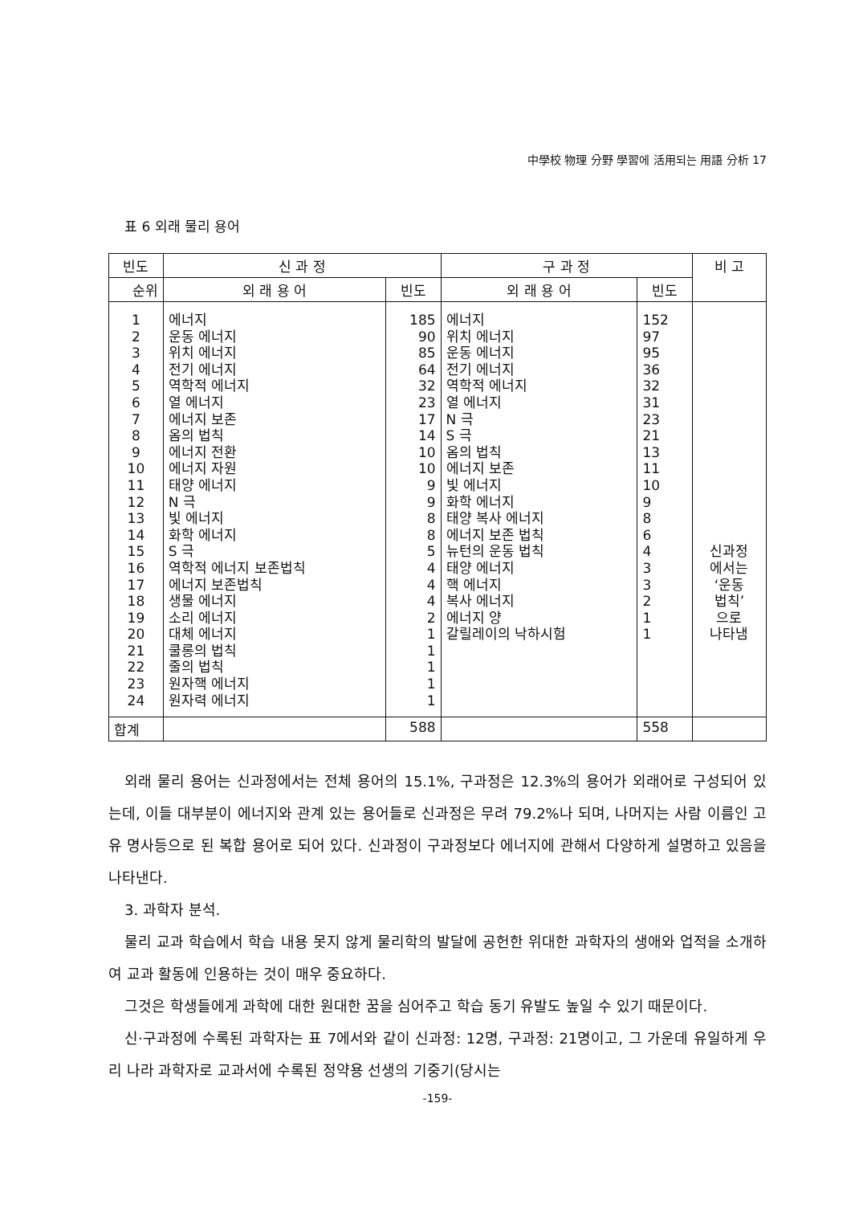中學校 物理 分野 學習에 活用되는 用語 分析 17
표 6 외래 물리 용어
| 빈도 | 신 과 정 | | 구 과 정 | | 비 고 |
| --- | --- | --- | --- | --- | --- |
| 순위 | 외 래 용 어 | 빈도 | 외 래 용 어 | 빈도 | |
| 1 2 3 4 5 6 7 8 9 10 11 12 13 14 15 16 17 18 19 20 21 22 23 24 | 에너지 운동 에너지 위치 에너지 전기 에너지 역학적 에너지 열 에너지 에너지 보존 옴의 법칙 에너지 전환 에너지 자원 태양 에너지 N 극 빛 에너지 화학 에너지 S 극 역학적 에너지 보존법칙 에너지 보존법칙 생물 에너지 소리 에너지 대체 에너지 쿨롱의 법칙 줄의 법칙 원자핵 에너지 원자력 에너지 | 185 90 85 64 32 23 17 14 10 10 9 9 8 8 5 4 4 4 2 1 1 1 1 1 | 에너지 위치 에너지 운동 에너지 전기 에너지 역학적 에너지 열 에너지 N 극 S 극 옴의 법칙 에너지 보존 빛 에너지 화학 에너지 태양 복사 에너지 에너지 보존 법칙 뉴턴의 운동 법칙 태양 에너지 핵 에너지 복사 에너지 에너지 양 갈릴레이의 낙하시험 | 152 97 95 36 32 31 23 21 13 11 10 9 8 6 4 3 3 2 1 1 | 신과정 에서는 ‘운동 법칙’ 으로 나타냄 |
| 합계 | | 588 | | 558 | |
외래 물리 용어는 신과정에서는 전체 용어의 15.1%, 구과정은 12.3%의 용어가 외래어로 구성되어 있는데, 이들 대부분이 에너지와 관계 있는 용어들로 신과정은 무려 79.2%나 되며, 나머지는 사람 이름인 고유 명사등으로 된 복합 용어로 되어 있다. 신과정이 구과정보다 에너지에 관해서 다양하게 설명하고 있음을 나타낸다.
3. 과학자 분석.
물리 교과 학습에서 학습 내용 못지 않게 물리학의 발달에 공헌한 위대한 과학자의 생애와 업적을 소개하여 교과 활동에 인용하는 것이 매우 중요하다.
그것은 학생들에게 과학에 대한 원대한 꿈을 심어주고 학습 동기 유발도 높일 수 있기 때문이다.
신·구과정에 수록된 과학자는 표 7에서와 같이 신과정: 12명, 구과정: 21명이고, 그 가운데 유일하게 우리 나라 과학자로 교과서에 수록된 정약용 선생의 기중기(당시는
-159-